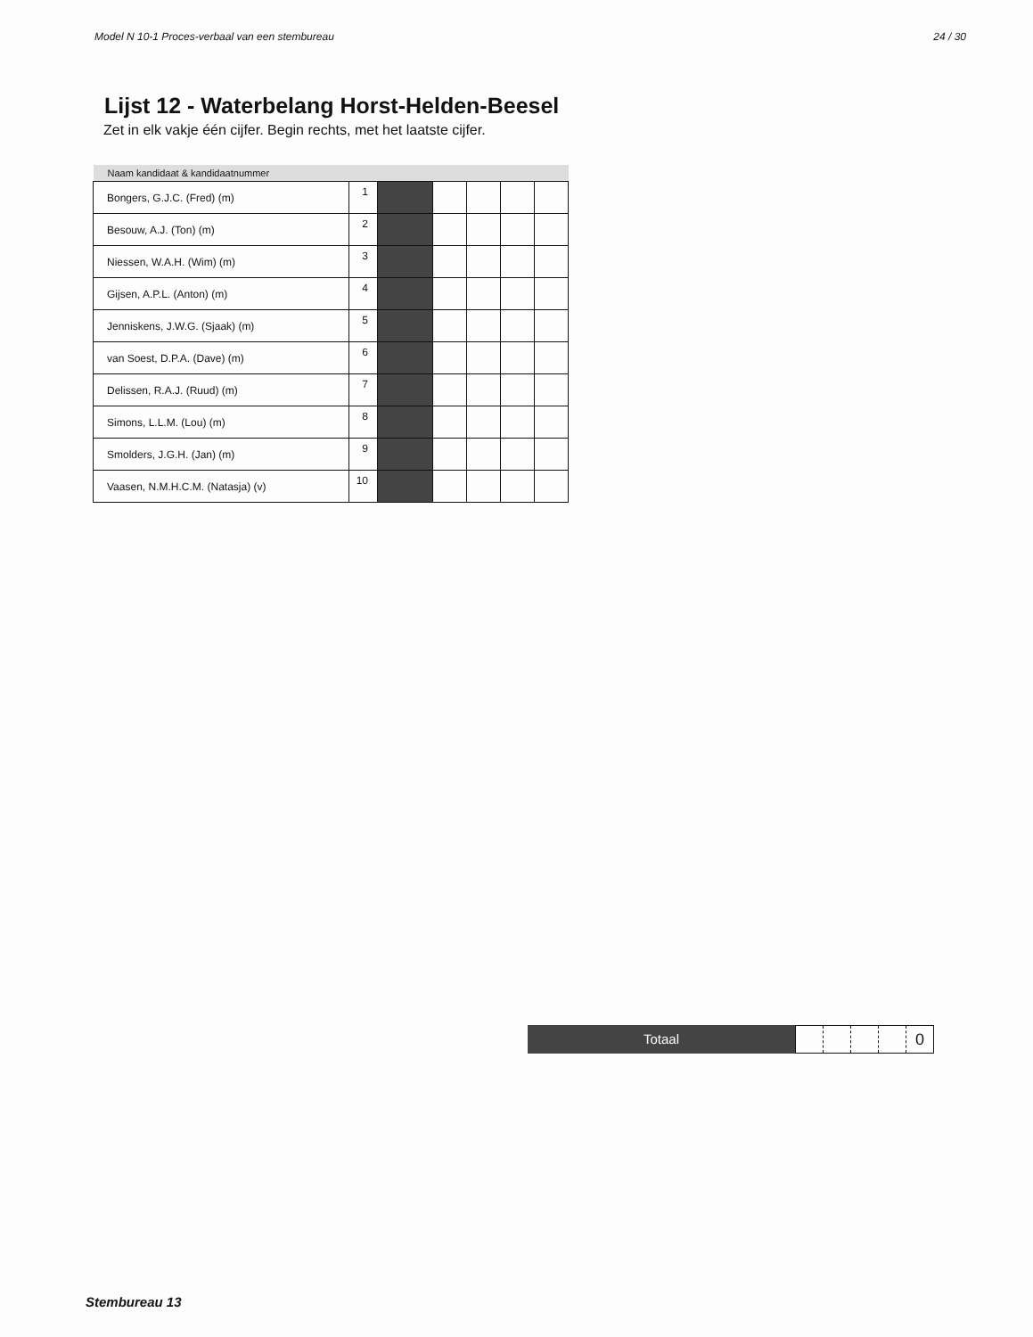Model N 10-1 Proces-verbaal van een stembureau 24 / 30
Lijst 12 - Waterbelang Horst-Helden-Beesel
Zet in elk vakje één cijfer. Begin rechts, met het laatste cijfer.
| Naam kandidaat & kandidaatnummer | | | | | | |
| --- | --- | --- | --- | --- | --- | --- |
| Bongers, G.J.C. (Fred) (m) | 1 | | | | | |
| Besouw, A.J. (Ton) (m) | 2 | | | | | |
| Niessen, W.A.H. (Wim) (m) | 3 | | | | | |
| Gijsen, A.P.L. (Anton) (m) | 4 | | | | | |
| Jenniskens, J.W.G. (Sjaak) (m) | 5 | | | | | |
| van Soest, D.P.A. (Dave) (m) | 6 | | | | | |
| Delissen, R.A.J. (Ruud) (m) | 7 | | | | | |
| Simons, L.L.M. (Lou) (m) | 8 | | | | | |
| Smolders, J.G.H. (Jan) (m) | 9 | | | | | |
| Vaasen, N.M.H.C.M. (Natasja) (v) | 10 | | | | | |
Totaal
0
Stembureau 13